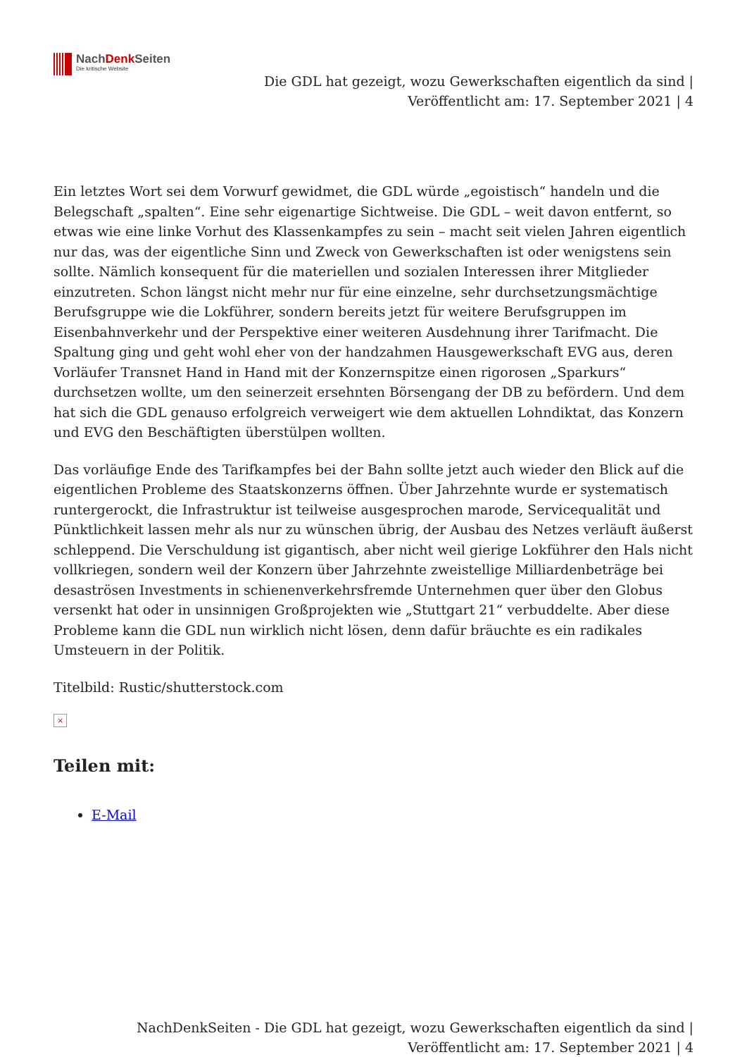NachDenk Seiten
Die kritische Website
Die GDL hat gezeigt, wozu Gewerkschaften eigentlich da sind |
Veröffentlicht am: 17. September 2021 | 4
Ein letztes Wort sei dem Vorwurf gewidmet, die GDL würde „egoistisch“ handeln und die Belegschaft „spalten“. Eine sehr eigenartige Sichtweise. Die GDL – weit davon entfernt, so etwas wie eine linke Vorhut des Klassenkampfes zu sein – macht seit vielen Jahren eigentlich nur das, was der eigentliche Sinn und Zweck von Gewerkschaften ist oder wenigstens sein sollte. Nämlich konsequent für die materiellen und sozialen Interessen ihrer Mitglieder einzutreten. Schon längst nicht mehr nur für eine einzelne, sehr durchsetzungsmächtige Berufsgruppe wie die Lokführer, sondern bereits jetzt für weitere Berufsgruppen im Eisenbahnverkehr und der Perspektive einer weiteren Ausdehnung ihrer Tarifmacht. Die Spaltung ging und geht wohl eher von der handzahmen Hausgewerkschaft EVG aus, deren Vorläufer Transnet Hand in Hand mit der Konzernspitze einen rigorosen „Sparkurs“ durchsetzen wollte, um den seinerzeit ersehnten Börsengang der DB zu befördern. Und dem hat sich die GDL genauso erfolgreich verweigert wie dem aktuellen Lohndiktat, das Konzern und EVG den Beschäftigten überstülpen wollten.
Das vorläufige Ende des Tarifkampfes bei der Bahn sollte jetzt auch wieder den Blick auf die eigentlichen Probleme des Staatskonzerns öffnen. Über Jahrzehnte wurde er systematisch runtergerockt, die Infrastruktur ist teilweise ausgesprochen marode, Servicequalität und Pünktlichkeit lassen mehr als nur zu wünschen übrig, der Ausbau des Netzes verläuft äußerst schleppend. Die Verschuldung ist gigantisch, aber nicht weil gierige Lokführer den Hals nicht vollkriegen, sondern weil der Konzern über Jahrzehnte zweistellige Milliardenbeträge bei desaströsen Investments in schienenverkehrsfremde Unternehmen quer über den Globus versenkt hat oder in unsinnigen Großprojekten wie „Stuttgart 21“ verbuddelte. Aber diese Probleme kann die GDL nun wirklich nicht lösen, denn dafür bräuchte es ein radikales Umsteuern in der Politik.
Titelbild: Rustic/shutterstock.com
×
Teilen mit:
E-Mail
NachDenkSeiten - Die GDL hat gezeigt, wozu Gewerkschaften eigentlich da sind |
Veröffentlicht am: 17. September 2021 | 4